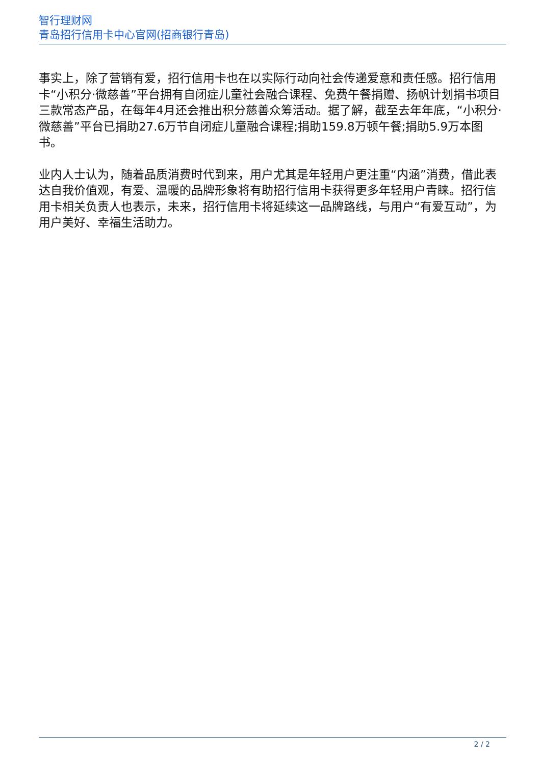智行理财网
青岛招行信用卡中心官网(招商银行青岛)
事实上，除了营销有爱，招行信用卡也在以实际行动向社会传递爱意和责任感。招行信用卡“小积分·微慈善”平台拥有自闭症儿童社会融合课程、免费午餐捐赠、扬帆计划捐书项目三款常态产品，在每年4月还会推出积分慈善众筹活动。据了解，截至去年年底，“小积分·微慈善”平台已捐助27.6万节自闭症儿童融合课程;捐助159.8万顿午餐;捐助5.9万本图书。
业内人士认为，随着品质消费时代到来，用户尤其是年轻用户更注重“内涵”消费，借此表达自我价值观，有爱、温暖的品牌形象将有助招行信用卡获得更多年轻用户青睐。招行信用卡相关负责人也表示，未来，招行信用卡将延续这一品牌路线，与用户“有爱互动”，为用户美好、幸福生活助力。
2 / 2